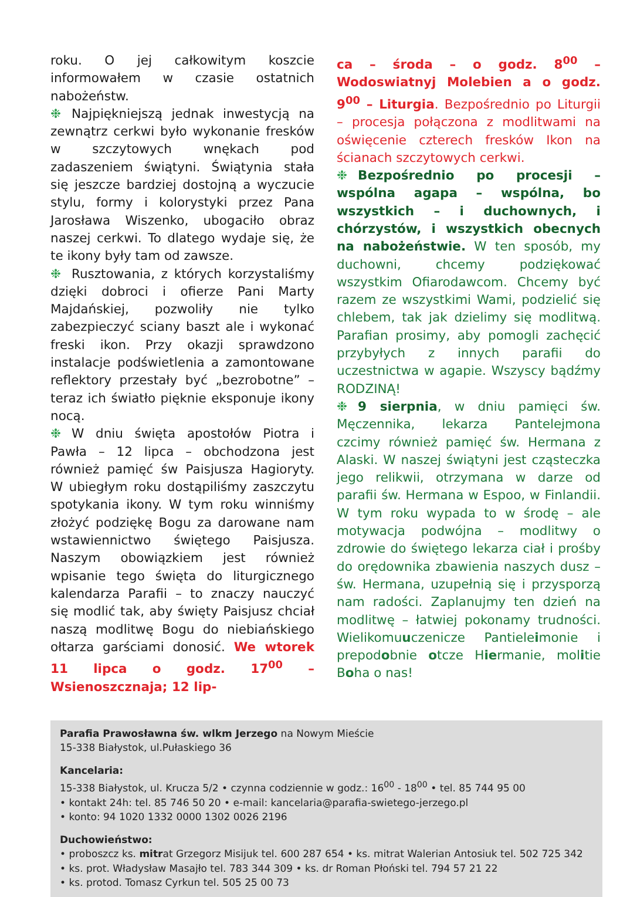roku. O jej całkowitym koszcie informowałem w czasie ostatnich nabożeństw.
❉ Najpiękniejszą jednak inwestycją na zewnątrz cerkwi było wykonanie fresków w szczytowych wnękach pod zadaszeniem świątyni. Świątynia stała się jeszcze bardziej dostojną a wyczucie stylu, formy i kolorystyki przez Pana Jarosława Wiszenko, ubogaciło obraz naszej cerkwi. To dlatego wydaje się, że te ikony były tam od zawsze.
❉ Rusztowania, z których korzystaliśmy dzięki dobroci i ofierze Pani Marty Majdańskiej, pozwoliły nie tylko zabezpieczyć sciany baszt ale i wykonać freski ikon. Przy okazji sprawdzono instalacje podświetlenia a zamontowane reflektory przestały być „bezrobotne” – teraz ich światło pięknie eksponuje ikony nocą.
❉ W dniu święta apostołów Piotra i Pawła – 12 lipca – obchodzona jest również pamięć św Paisjusza Hagioryty. W ubiegłym roku dostąpiliśmy zaszczytu spotykania ikony. W tym roku winniśmy złożyć podziękę Bogu za darowane nam wstawiennictwo świętego Paisjusza. Naszym obowiązkiem jest również wpisanie tego święta do liturgicznego kalendarza Parafii – to znaczy nauczyć się modlić tak, aby święty Paisjusz chciał naszą modlitwę Bogu do niebiańskiego ołtarza garściami donosić. We wtorek 11 lipca o godz. 17<sup>00</sup> – Wsienoszcznaja; 12 lip-
ca – środa – o godz. 8<sup>00</sup> – Wodoswiatnyj Molebien a o godz. 9<sup>00</sup> – Liturgia. Bezpośrednio po Liturgii – procesja połączona z modlitwami na oświęcenie czterech fresków Ikon na ścianach szczytowych cerkwi.
❉ Bezpośrednio po procesji – wspólna agapa – wspólna, bo wszystkich – i duchownych, i chórzystów, i wszystkich obecnych na nabożeństwie. W ten sposób, my duchowni, chcemy podziękować wszystkim Ofiarodawcom. Chcemy być razem ze wszystkimi Wami, podzielić się chlebem, tak jak dzielimy się modlitwą. Parafian prosimy, aby pomogli zachęcić przybyłych z innych parafii do uczestnictwa w agapie. Wszyscy bądźmy RODZINĄ!
❉ 9 sierpnia, w dniu pamięci św. Męczennika, lekarza Pantelejmona czcimy również pamięć św. Hermana z Alaski. W naszej świątyni jest cząsteczka jego relikwii, otrzymana w darze od parafii św. Hermana w Espoo, w Finlandii. W tym roku wypada to w środę – ale motywacja podwójna – modlitwy o zdrowie do świętego lekarza ciał i prośby do orędownika zbawienia naszych dusz – św. Hermana, uzupełnią się i przysporzą nam radości. Zaplanujmy ten dzień na modlitwę – łatwiej pokonamy trudności. Wielikomuuczenicze Pantieleimonie i prepodobnie otcze Hiermanie, molitie Boha o nas!
Parafia Prawosławna św. wlkm Jerzego na Nowym Mieście
15-338 Białystok, ul.Pułaskiego 36
Kancelaria:
15-338 Białystok, ul. Krucza 5/2 • czynna codziennie w godz.: 16<sup>00</sup> - 18<sup>00</sup> • tel. 85 744 95 00
• kontakt 24h: tel. 85 746 50 20 • e-mail: kancelaria@parafia-swietego-jerzego.pl
• konto: 94 1020 1332 0000 1302 0026 2196
Duchowieństwo:
• proboszcz ks. mitrat Grzegorz Misijuk tel. 600 287 654 • ks. mitrat Walerian Antosiuk tel. 502 725 342
• ks. prot. Władysław Masajło tel. 783 344 309 • ks. dr Roman Płoński tel. 794 57 21 22
• ks. protod. Tomasz Cyrkun tel. 505 25 00 73